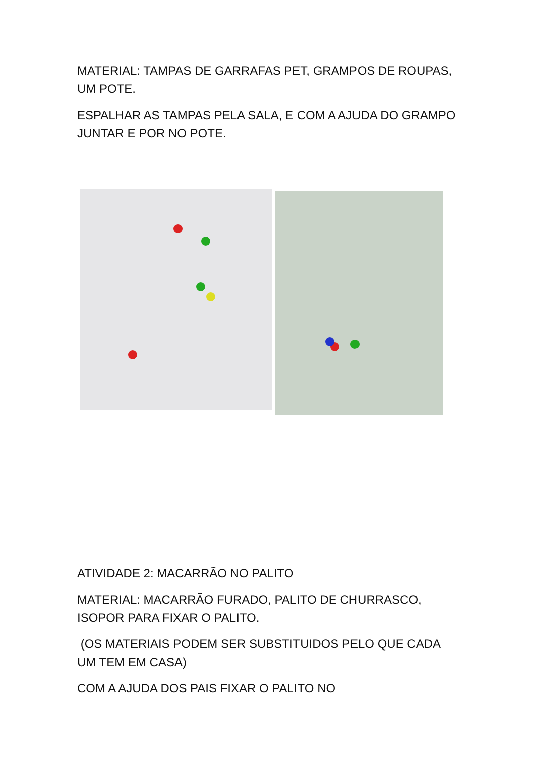MATERIAL: TAMPAS DE GARRAFAS PET, GRAMPOS DE ROUPAS, UM POTE.
ESPALHAR AS TAMPAS PELA SALA, E COM A AJUDA DO GRAMPO JUNTAR E POR NO POTE.
ATIVIDADE 2: MACARRÃO NO PALITO
MATERIAL: MACARRÃO FURADO, PALITO DE CHURRASCO, ISOPOR PARA FIXAR O PALITO.
(OS MATERIAIS PODEM SER SUBSTITUIDOS PELO QUE CADA UM TEM EM CASA)
COM A AJUDA DOS PAIS FIXAR O PALITO NO